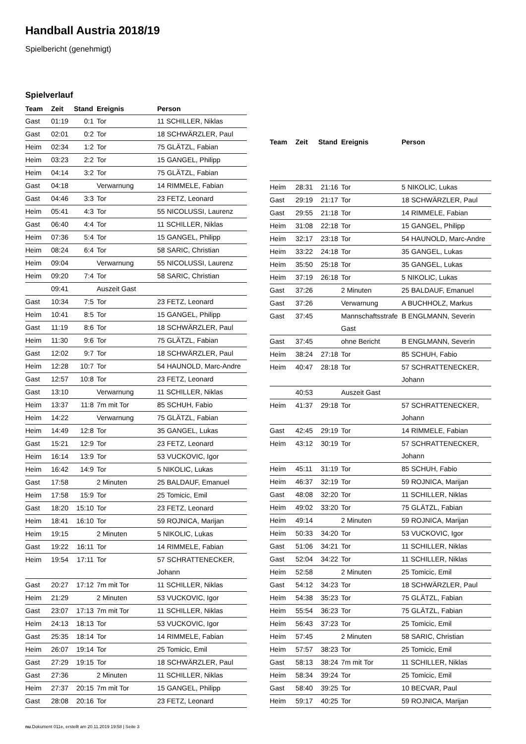Handball Austria 2018/19
Spielbericht (genehmigt)
Spielverlauf
| Team | Zeit | Stand | Ereignis | Person |
| --- | --- | --- | --- | --- |
| Gast | 01:19 | 0:1 | Tor | 11 SCHILLER, Niklas |
| Gast | 02:01 | 0:2 | Tor | 18 SCHWÄRZLER, Paul |
| Heim | 02:34 | 1:2 | Tor | 75 GLÄTZL, Fabian |
| Heim | 03:23 | 2:2 | Tor | 15 GANGEL, Philipp |
| Heim | 04:14 | 3:2 | Tor | 75 GLÄTZL, Fabian |
| Gast | 04:18 | | Verwarnung | 14 RIMMELE, Fabian |
| Gast | 04:46 | 3:3 | Tor | 23 FETZ, Leonard |
| Heim | 05:41 | 4:3 | Tor | 55 NICOLUSSI, Laurenz |
| Gast | 06:40 | 4:4 | Tor | 11 SCHILLER, Niklas |
| Heim | 07:36 | 5:4 | Tor | 15 GANGEL, Philipp |
| Heim | 08:24 | 6:4 | Tor | 58 SARIC, Christian |
| Heim | 09:04 | | Verwarnung | 55 NICOLUSSI, Laurenz |
| Heim | 09:20 | 7:4 | Tor | 58 SARIC, Christian |
| | 09:41 | | Auszeit Gast | |
| Gast | 10:34 | 7:5 | Tor | 23 FETZ, Leonard |
| Heim | 10:41 | 8:5 | Tor | 15 GANGEL, Philipp |
| Gast | 11:19 | 8:6 | Tor | 18 SCHWÄRZLER, Paul |
| Heim | 11:30 | 9:6 | Tor | 75 GLÄTZL, Fabian |
| Gast | 12:02 | 9:7 | Tor | 18 SCHWÄRZLER, Paul |
| Heim | 12:28 | 10:7 | Tor | 54 HAUNOLD, Marc-Andre |
| Gast | 12:57 | 10:8 | Tor | 23 FETZ, Leonard |
| Gast | 13:10 | | Verwarnung | 11 SCHILLER, Niklas |
| Heim | 13:37 | 11:8 | 7m mit Tor | 85 SCHUH, Fabio |
| Heim | 14:22 | | Verwarnung | 75 GLÄTZL, Fabian |
| Heim | 14:49 | 12:8 | Tor | 35 GANGEL, Lukas |
| Gast | 15:21 | 12:9 | Tor | 23 FETZ, Leonard |
| Heim | 16:14 | 13:9 | Tor | 53 VUCKOVIC, Igor |
| Heim | 16:42 | 14:9 | Tor | 5 NIKOLIC, Lukas |
| Gast | 17:58 | | 2 Minuten | 25 BALDAUF, Emanuel |
| Heim | 17:58 | 15:9 | Tor | 25 Tomicic, Emil |
| Gast | 18:20 | 15:10 | Tor | 23 FETZ, Leonard |
| Heim | 18:41 | 16:10 | Tor | 59 ROJNICA, Marijan |
| Heim | 19:15 | | 2 Minuten | 5 NIKOLIC, Lukas |
| Gast | 19:22 | 16:11 | Tor | 14 RIMMELE, Fabian |
| Heim | 19:54 | 17:11 | Tor | 57 SCHRATTENECKER, Johann |
| Gast | 20:27 | 17:12 | 7m mit Tor | 11 SCHILLER, Niklas |
| Heim | 21:29 | | 2 Minuten | 53 VUCKOVIC, Igor |
| Gast | 23:07 | 17:13 | 7m mit Tor | 11 SCHILLER, Niklas |
| Heim | 24:13 | 18:13 | Tor | 53 VUCKOVIC, Igor |
| Gast | 25:35 | 18:14 | Tor | 14 RIMMELE, Fabian |
| Heim | 26:07 | 19:14 | Tor | 25 Tomicic, Emil |
| Gast | 27:29 | 19:15 | Tor | 18 SCHWÄRZLER, Paul |
| Gast | 27:36 | | 2 Minuten | 11 SCHILLER, Niklas |
| Heim | 27:37 | 20:15 | 7m mit Tor | 15 GANGEL, Philipp |
| Gast | 28:08 | 20:16 | Tor | 23 FETZ, Leonard |
| Team | Zeit | Stand | Ereignis | Person |
| --- | --- | --- | --- | --- |
| Heim | 28:31 | 21:16 | Tor | 5 NIKOLIC, Lukas |
| Gast | 29:19 | 21:17 | Tor | 18 SCHWÄRZLER, Paul |
| Gast | 29:55 | 21:18 | Tor | 14 RIMMELE, Fabian |
| Heim | 31:08 | 22:18 | Tor | 15 GANGEL, Philipp |
| Heim | 32:17 | 23:18 | Tor | 54 HAUNOLD, Marc-Andre |
| Heim | 33:22 | 24:18 | Tor | 35 GANGEL, Lukas |
| Heim | 35:50 | 25:18 | Tor | 35 GANGEL, Lukas |
| Heim | 37:19 | 26:18 | Tor | 5 NIKOLIC, Lukas |
| Gast | 37:26 | | 2 Minuten | 25 BALDAUF, Emanuel |
| Gast | 37:26 | | Verwarnung | A BUCHHOLZ, Markus |
| Gast | 37:45 | | Mannschaftsstrafe Gast | B ENGLMANN, Severin |
| Gast | 37:45 | | ohne Bericht | B ENGLMANN, Severin |
| Heim | 38:24 | 27:18 | Tor | 85 SCHUH, Fabio |
| Heim | 40:47 | 28:18 | Tor | 57 SCHRATTENECKER, Johann |
| | 40:53 | | Auszeit Gast | |
| Heim | 41:37 | 29:18 | Tor | 57 SCHRATTENECKER, Johann |
| Gast | 42:45 | 29:19 | Tor | 14 RIMMELE, Fabian |
| Heim | 43:12 | 30:19 | Tor | 57 SCHRATTENECKER, Johann |
| Heim | 45:11 | 31:19 | Tor | 85 SCHUH, Fabio |
| Heim | 46:37 | 32:19 | Tor | 59 ROJNICA, Marijan |
| Gast | 48:08 | 32:20 | Tor | 11 SCHILLER, Niklas |
| Heim | 49:02 | 33:20 | Tor | 75 GLÄTZL, Fabian |
| Heim | 49:14 | | 2 Minuten | 59 ROJNICA, Marijan |
| Heim | 50:33 | 34:20 | Tor | 53 VUCKOVIC, Igor |
| Gast | 51:06 | 34:21 | Tor | 11 SCHILLER, Niklas |
| Gast | 52:04 | 34:22 | Tor | 11 SCHILLER, Niklas |
| Heim | 52:58 | | 2 Minuten | 25 Tomicic, Emil |
| Gast | 54:12 | 34:23 | Tor | 18 SCHWÄRZLER, Paul |
| Heim | 54:38 | 35:23 | Tor | 75 GLÄTZL, Fabian |
| Heim | 55:54 | 36:23 | Tor | 75 GLÄTZL, Fabian |
| Heim | 56:43 | 37:23 | Tor | 25 Tomicic, Emil |
| Heim | 57:45 | | 2 Minuten | 58 SARIC, Christian |
| Heim | 57:57 | 38:23 | Tor | 25 Tomicic, Emil |
| Gast | 58:13 | 38:24 | 7m mit Tor | 11 SCHILLER, Niklas |
| Heim | 58:34 | 39:24 | Tor | 25 Tomicic, Emil |
| Gast | 58:40 | 39:25 | Tor | 10 BECVAR, Paul |
| Heim | 59:17 | 40:25 | Tor | 59 ROJNICA, Marijan |
nu.Dokument 011e, erstellt am 20.11.2019 19:58 | Seite 3